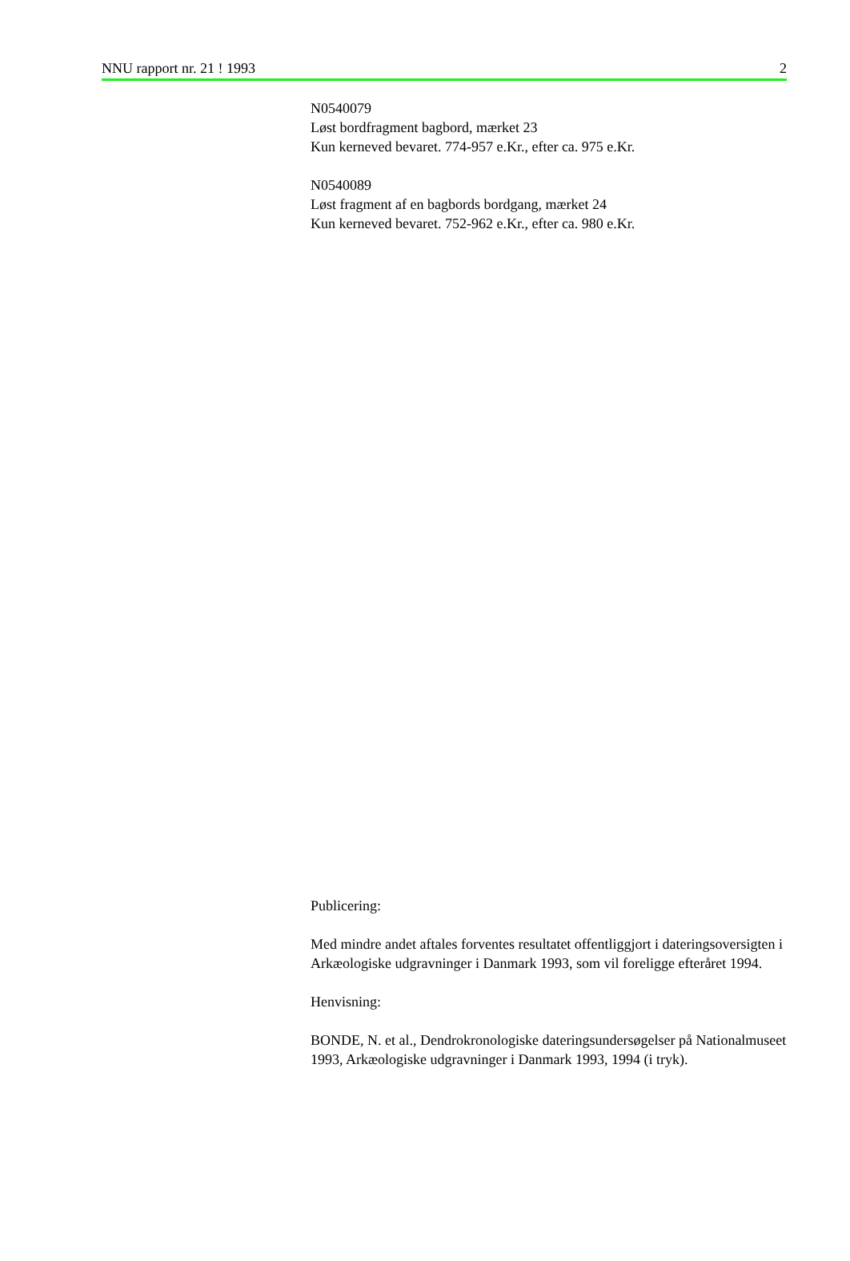NNU rapport nr. 21 ! 1993 2
N0540079
Løst bordfragment bagbord, mærket 23
Kun kerneved bevaret. 774-957 e.Kr., efter ca. 975 e.Kr.
N0540089
Løst fragment af en bagbords bordgang, mærket 24
Kun kerneved bevaret. 752-962 e.Kr., efter ca. 980 e.Kr.
Publicering:
Med mindre andet aftales forventes resultatet offentliggjort i dateringsoversigten i Arkæologiske udgravninger i Danmark 1993, som vil foreligge efteråret 1994.
Henvisning:
BONDE, N. et al., Dendrokronologiske dateringsundersøgelser på Nationalmuseet 1993, Arkæologiske udgravninger i Danmark 1993, 1994 (i tryk).